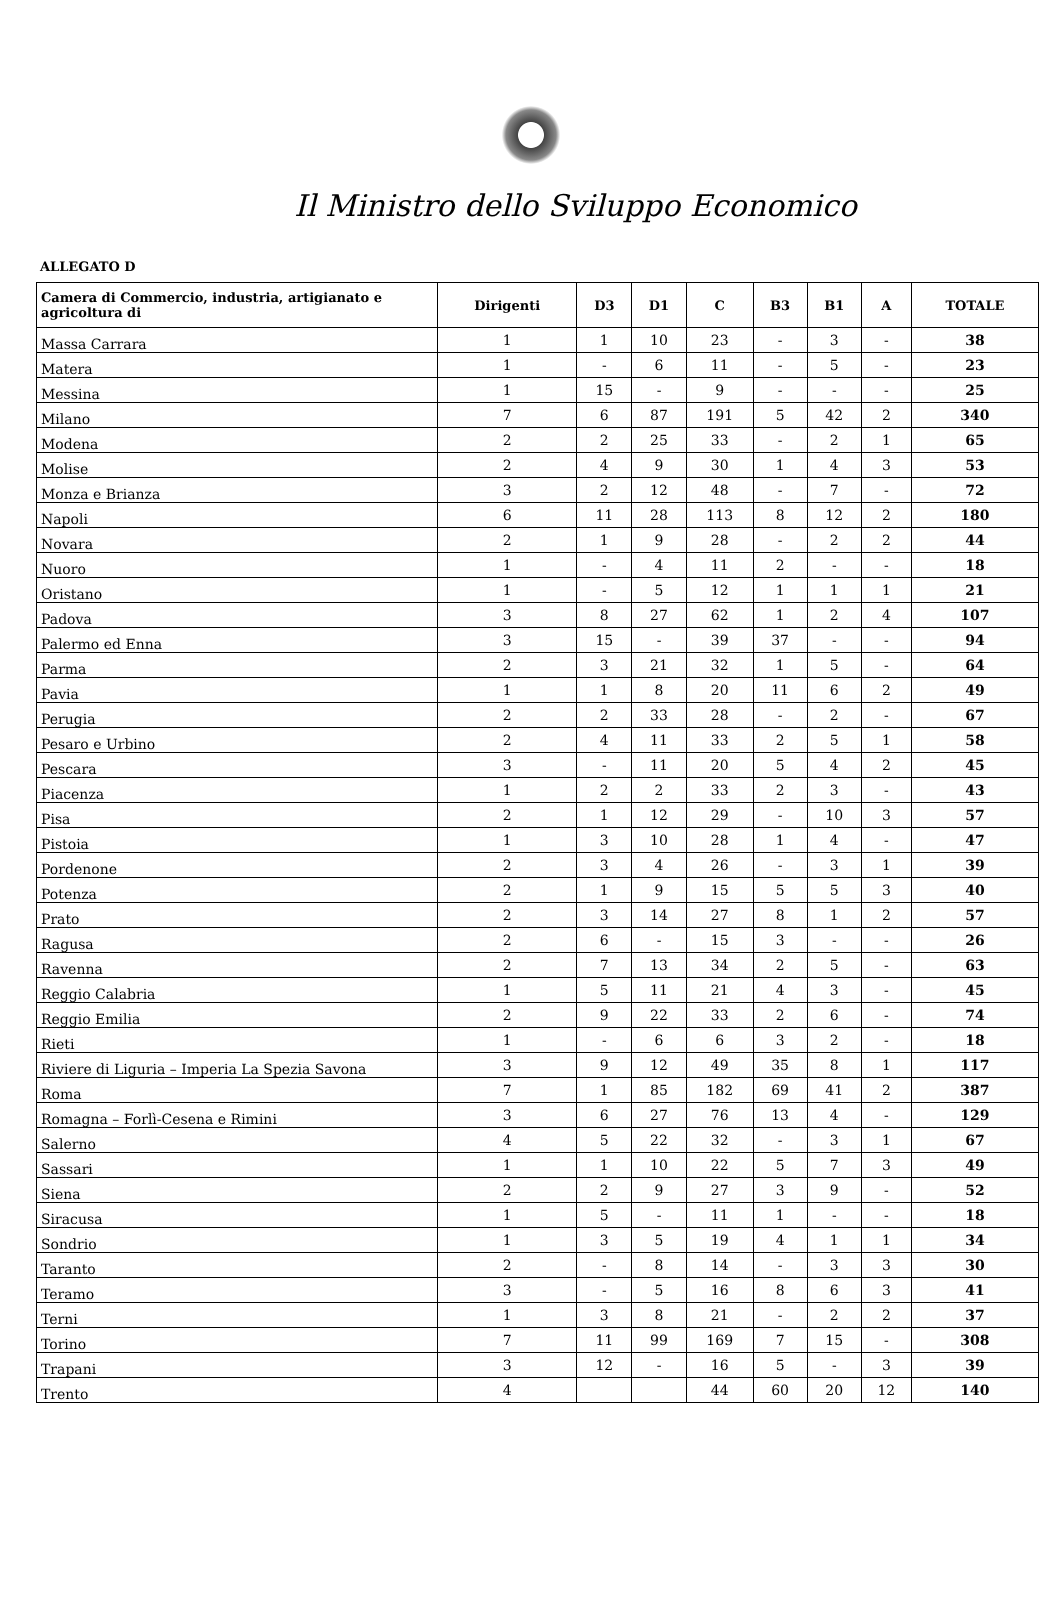Il Ministro dello Sviluppo Economico
ALLEGATO D
| Camera di Commercio, industria, artigianato e agricoltura di | Dirigenti | D3 | D1 | C | B3 | B1 | A | TOTALE |
| --- | --- | --- | --- | --- | --- | --- | --- | --- |
| Massa Carrara | 1 | 1 | 10 | 23 | - | 3 | - | 38 |
| Matera | 1 | - | 6 | 11 | - | 5 | - | 23 |
| Messina | 1 | 15 | - | 9 | - | - | - | 25 |
| Milano | 7 | 6 | 87 | 191 | 5 | 42 | 2 | 340 |
| Modena | 2 | 2 | 25 | 33 | - | 2 | 1 | 65 |
| Molise | 2 | 4 | 9 | 30 | 1 | 4 | 3 | 53 |
| Monza e Brianza | 3 | 2 | 12 | 48 | - | 7 | - | 72 |
| Napoli | 6 | 11 | 28 | 113 | 8 | 12 | 2 | 180 |
| Novara | 2 | 1 | 9 | 28 | - | 2 | 2 | 44 |
| Nuoro | 1 | - | 4 | 11 | 2 | - | - | 18 |
| Oristano | 1 | - | 5 | 12 | 1 | 1 | 1 | 21 |
| Padova | 3 | 8 | 27 | 62 | 1 | 2 | 4 | 107 |
| Palermo ed Enna | 3 | 15 | - | 39 | 37 | - | - | 94 |
| Parma | 2 | 3 | 21 | 32 | 1 | 5 | - | 64 |
| Pavia | 1 | 1 | 8 | 20 | 11 | 6 | 2 | 49 |
| Perugia | 2 | 2 | 33 | 28 | - | 2 | - | 67 |
| Pesaro e Urbino | 2 | 4 | 11 | 33 | 2 | 5 | 1 | 58 |
| Pescara | 3 | - | 11 | 20 | 5 | 4 | 2 | 45 |
| Piacenza | 1 | 2 | 2 | 33 | 2 | 3 | - | 43 |
| Pisa | 2 | 1 | 12 | 29 | - | 10 | 3 | 57 |
| Pistoia | 1 | 3 | 10 | 28 | 1 | 4 | - | 47 |
| Pordenone | 2 | 3 | 4 | 26 | - | 3 | 1 | 39 |
| Potenza | 2 | 1 | 9 | 15 | 5 | 5 | 3 | 40 |
| Prato | 2 | 3 | 14 | 27 | 8 | 1 | 2 | 57 |
| Ragusa | 2 | 6 | - | 15 | 3 | - | - | 26 |
| Ravenna | 2 | 7 | 13 | 34 | 2 | 5 | - | 63 |
| Reggio Calabria | 1 | 5 | 11 | 21 | 4 | 3 | - | 45 |
| Reggio Emilia | 2 | 9 | 22 | 33 | 2 | 6 | - | 74 |
| Rieti | 1 | - | 6 | 6 | 3 | 2 | - | 18 |
| Riviere di Liguria – Imperia La Spezia Savona | 3 | 9 | 12 | 49 | 35 | 8 | 1 | 117 |
| Roma | 7 | 1 | 85 | 182 | 69 | 41 | 2 | 387 |
| Romagna – Forlì-Cesena e Rimini | 3 | 6 | 27 | 76 | 13 | 4 | - | 129 |
| Salerno | 4 | 5 | 22 | 32 | - | 3 | 1 | 67 |
| Sassari | 1 | 1 | 10 | 22 | 5 | 7 | 3 | 49 |
| Siena | 2 | 2 | 9 | 27 | 3 | 9 | - | 52 |
| Siracusa | 1 | 5 | - | 11 | 1 | - | - | 18 |
| Sondrio | 1 | 3 | 5 | 19 | 4 | 1 | 1 | 34 |
| Taranto | 2 | - | 8 | 14 | - | 3 | 3 | 30 |
| Teramo | 3 | - | 5 | 16 | 8 | 6 | 3 | 41 |
| Terni | 1 | 3 | 8 | 21 | - | 2 | 2 | 37 |
| Torino | 7 | 11 | 99 | 169 | 7 | 15 | - | 308 |
| Trapani | 3 | 12 | - | 16 | 5 | - | 3 | 39 |
| Trento | 4 | | | 44 | 60 | 20 | 12 | 140 |